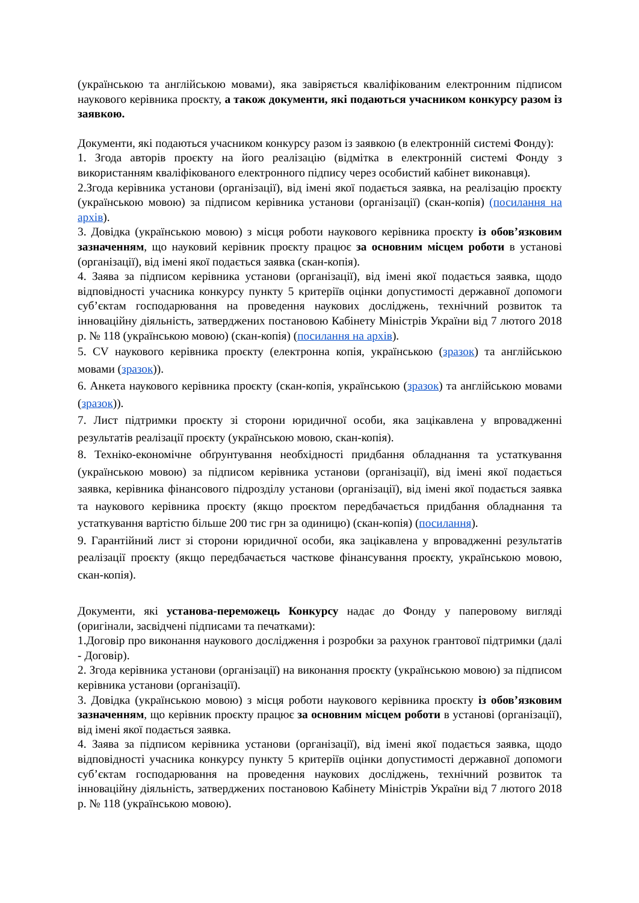(українською та англійською мовами), яка завіряється кваліфікованим електронним підписом наукового керівника проєкту, а також документи, які подаються учасником конкурсу разом із заявкою.
Документи, які подаються учасником конкурсу разом із заявкою (в електронній системі Фонду):
1. Згода авторів проєкту на його реалізацію (відмітка в електронній системі Фонду з використанням кваліфікованого електронного підпису через особистий кабінет виконавця).
2.Згода керівника установи (організації), від імені якої подається заявка, на реалізацію проєкту (українською мовою) за підписом керівника установи (організації) (скан-копія) (посилання на архів).
3. Довідка (українською мовою) з місця роботи наукового керівника проєкту із обов’язковим зазначенням, що науковий керівник проєкту працює за основним місцем роботи в установі (організації), від імені якої подається заявка (скан-копія).
4. Заява за підписом керівника установи (організації), від імені якої подається заявка, щодо відповідності учасника конкурсу пункту 5 критеріїв оцінки допустимості державної допомоги суб’єктам господарювання на проведення наукових досліджень, технічний розвиток та інноваційну діяльність, затверджених постановою Кабінету Міністрів України від 7 лютого 2018 р. № 118 (українською мовою) (скан-копія) (посилання на архів).
5. CV наукового керівника проєкту (електронна копія, українською (зразок) та англійською мовами (зразок)).
6. Анкета наукового керівника проєкту (скан-копія, українською (зразок) та англійською мовами (зразок)).
7. Лист підтримки проєкту зі сторони юридичної особи, яка зацікавлена у впровадженні результатів реалізації проєкту (українською мовою, скан-копія).
8. Техніко-економічне обґрунтування необхідності придбання обладнання та устаткування (українською мовою) за підписом керівника установи (організації), від імені якої подається заявка, керівника фінансового підрозділу установи (організації), від імені якої подається заявка та наукового керівника проєкту (якщо проєктом передбачається придбання обладнання та устаткування вартістю більше 200 тис грн за одиницю) (скан-копія) (посилання).
9. Гарантійний лист зі сторони юридичної особи, яка зацікавлена у впровадженні результатів реалізації проєкту (якщо передбачається часткове фінансування проєкту, українською мовою, скан-копія).
Документи, які установа-переможець Конкурсу надає до Фонду у паперовому вигляді (оригінали, засвідчені підписами та печатками):
1.Договір про виконання наукового дослідження і розробки за рахунок грантової підтримки (далі - Договір).
2. Згода керівника установи (організації) на виконання проєкту (українською мовою) за підписом керівника установи (організації).
3. Довідка (українською мовою) з місця роботи наукового керівника проєкту із обов’язковим зазначенням, що керівник проєкту працює за основним місцем роботи в установі (організації), від імені якої подається заявка.
4. Заява за підписом керівника установи (організації), від імені якої подається заявка, щодо відповідності учасника конкурсу пункту 5 критеріїв оцінки допустимості державної допомоги суб’єктам господарювання на проведення наукових досліджень, технічний розвиток та інноваційну діяльність, затверджених постановою Кабінету Міністрів України від 7 лютого 2018 р. № 118 (українською мовою).